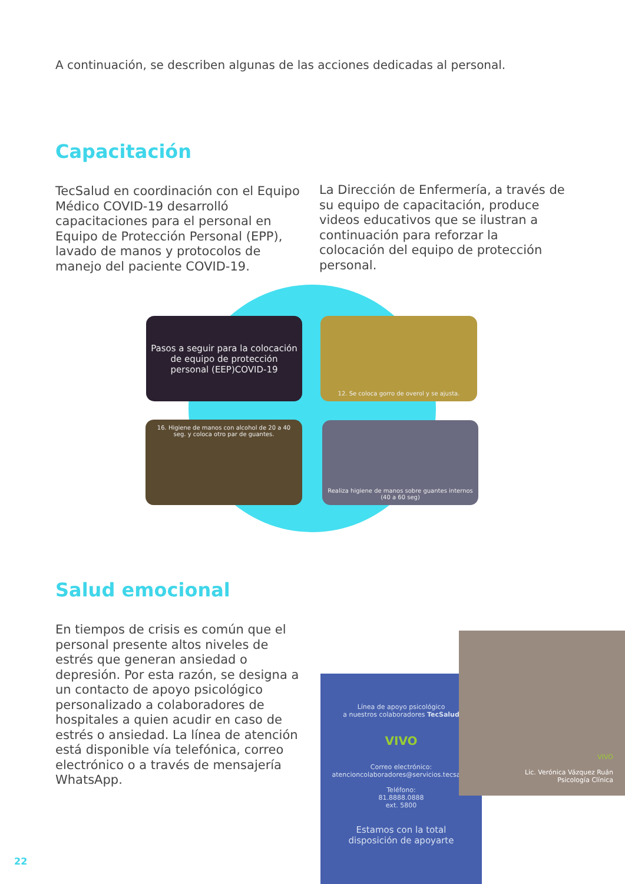A continuación, se describen algunas de las acciones dedicadas al personal.
Capacitación
TecSalud en coordinación con el Equipo Médico COVID-19 desarrolló capacitaciones para el personal en Equipo de Protección Personal (EPP), lavado de manos y protocolos de manejo del paciente COVID-19.
La Dirección de Enfermería, a través de su equipo de capacitación, produce videos educativos que se ilustran a continuación para reforzar la colocación del equipo de protección personal.
Pasos a seguir para la colocación de equipo de protección personal (EEP)COVID-19
12. Se coloca gorro de overol y se ajusta.
16. Higiene de manos con alcohol de 20 a 40 seg. y coloca otro par de guantes.
Realiza higiene de manos sobre guantes internos (40 a 60 seg)
Salud emocional
En tiempos de crisis es común que el personal presente altos niveles de estrés que generan ansiedad o depresión. Por esta razón, se designa a un contacto de apoyo psicológico personalizado a colaboradores de hospitales a quien acudir en caso de estrés o ansiedad. La línea de atención está disponible vía telefónica, correo electrónico o a través de mensajería WhatsApp.
Línea de apoyo psicológico
a nuestros colaboradores TecSalud
VIVO
Correo electrónico:
atencioncolaboradores@servicios.tecsalud
Teléfono:
81.8888.0888
ext. 5800
Estamos con la total
disposición de apoyarte
VIVO
Lic. Verónica Vázquez Ruán
Psicología Clínica
22